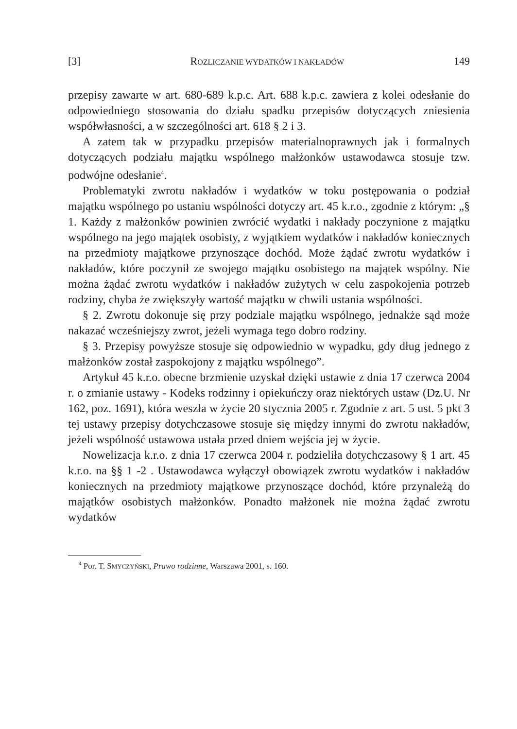[3] ROZLICZANIE WYDATKÓW I NAKŁADÓW 149
przepisy zawarte w art. 680-689 k.p.c. Art. 688 k.p.c. zawiera z kolei odesłanie do odpowiedniego stosowania do działu spadku przepisów dotyczących zniesienia współwłasności, a w szczególności art. 618 § 2 i 3.
A zatem tak w przypadku przepisów materialnoprawnych jak i formalnych dotyczących podziału majątku wspólnego małżonków ustawodawca stosuje tzw. podwójne odesłanie<sup>4</sup>.
Problematyki zwrotu nakładów i wydatków w toku postępowania o podział majątku wspólnego po ustaniu wspólności dotyczy art. 45 k.r.o., zgodnie z którym: „§ 1. Każdy z małżonków powinien zwrócić wydatki i nakłady poczynione z majątku wspólnego na jego majątek osobisty, z wyjątkiem wydatków i nakładów koniecznych na przedmioty majątkowe przynoszące dochód. Może żądać zwrotu wydatków i nakładów, które poczynił ze swojego majątku osobistego na majątek wspólny. Nie można żądać zwrotu wydatków i nakładów zużytych w celu zaspokojenia potrzeb rodziny, chyba że zwiększyły wartość majątku w chwili ustania wspólności.
§ 2. Zwrotu dokonuje się przy podziale majątku wspólnego, jednakże sąd może nakazać wcześniejszy zwrot, jeżeli wymaga tego dobro rodziny.
§ 3. Przepisy powyższe stosuje się odpowiednio w wypadku, gdy dług jednego z małżonków został zaspokojony z majątku wspólnego”.
Artykuł 45 k.r.o. obecne brzmienie uzyskał dzięki ustawie z dnia 17 czerwca 2004 r. o zmianie ustawy - Kodeks rodzinny i opiekuńczy oraz niektórych ustaw (Dz.U. Nr 162, poz. 1691), która weszła w życie 20 stycznia 2005 r. Zgodnie z art. 5 ust. 5 pkt 3 tej ustawy przepisy dotychczasowe stosuje się między innymi do zwrotu nakładów, jeżeli wspólność ustawowa ustała przed dniem wejścia jej w życie.
Nowelizacja k.r.o. z dnia 17 czerwca 2004 r. podzieliła dotychczasowy § 1 art. 45 k.r.o. na §§ 1 -2 . Ustawodawca wyłączył obowiązek zwrotu wydatków i nakładów koniecznych na przedmioty majątkowe przynoszące dochód, które przynależą do majątków osobistych małżonków. Ponadto małżonek nie można żądać zwrotu wydatków
<sup>4</sup> Por. T. SMYCZYŃSKI, Prawo rodzinne, Warszawa 2001, s. 160.